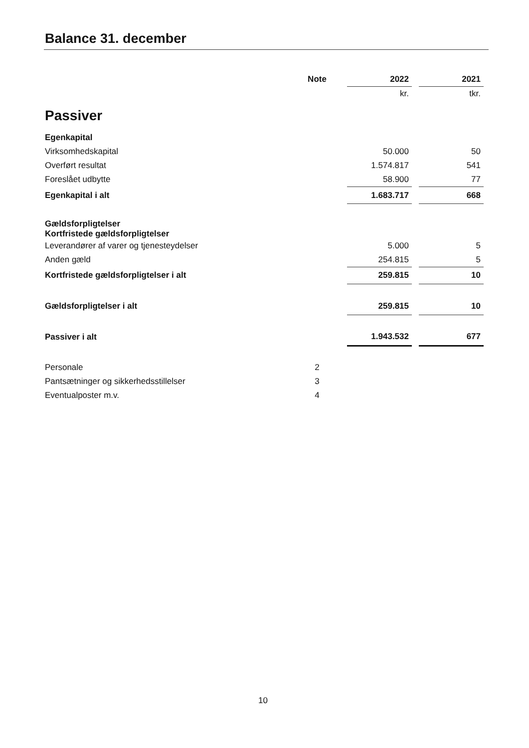Balance 31. december
| | Note | 2022 | | 2021 |
| | | kr. | | tkr. |
| Passiver | | | | |
| Egenkapital | | | | |
| Virksomhedskapital | | 50.000 | | 50 |
| Overført resultat | | 1.574.817 | | 541 |
| Foreslået udbytte | | 58.900 | | 77 |
| Egenkapital i alt | | 1.683.717 | | 668 |
| Gældsforpligtelser Kortfristede gældsforpligtelser | | | | |
| Leverandører af varer og tjenesteydelser | | 5.000 | | 5 |
| Anden gæld | | 254.815 | | 5 |
| Kortfristede gældsforpligtelser i alt | | 259.815 | | 10 |
| Gældsforpligtelser i alt | | 259.815 | | 10 |
| Passiver i alt | | 1.943.532 | | 677 |
| Personale | 2 | | | |
| Pantsætninger og sikkerhedsstillelser | 3 | | | |
| Eventualposter m.v. | 4 | | | |
10